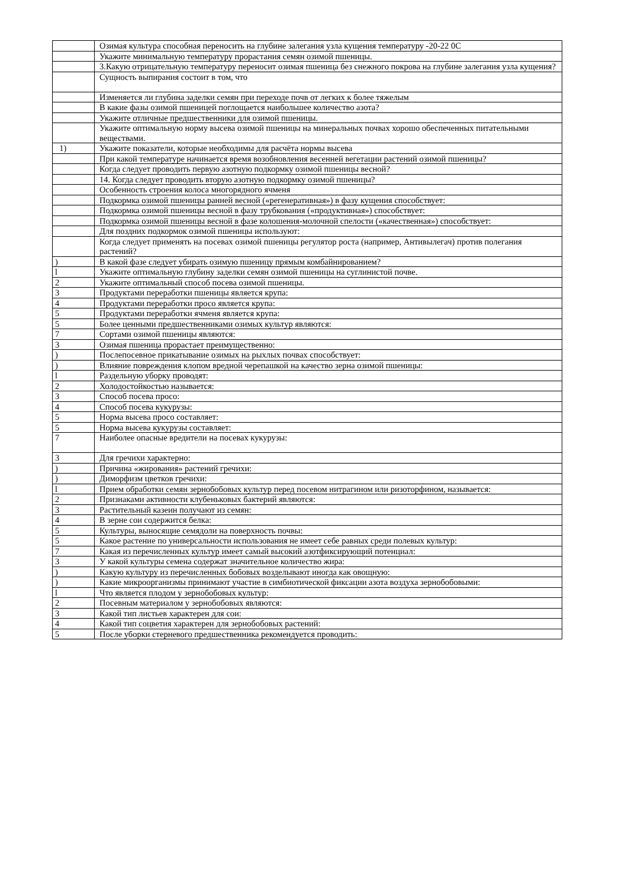| | Озимая культура способная переносить на глубине залегания узла кущения температуру -20-22 0С |
| | Укажите минимальную температуру прорастания семян озимой пшеницы. |
| | 3.Какую отрицательную температуру переносит озимая пшеница без снежного покрова на глубине залегания узла кущения? |
| | Сущность выпирания состоит в том, что |
| | Изменяется ли глубина заделки семян при переходе почв от легких к более тяжелым |
| | В какие фазы озимой пшеницей поглощается наибольшее количество азота? |
| | Укажите отличные предшественники для озимой пшеницы. |
| | Укажите оптимальную норму высева озимой пшеницы на минеральных почвах хорошо обеспеченных питательными веществами. |
| 1) | Укажите показатели, которые необходимы для расчёта нормы высева |
| | При какой температуре начинается время возобновления весенней вегетации растений озимой пшеницы? |
| | Когда следует проводить первую азотную подкормку озимой пшеницы весной? |
| | 14. Когда следует проводить вторую азотную подкормку озимой пшеницы? |
| | Особенность строения колоса многорядного ячменя |
| | Подкормка озимой пшеницы ранней весной («регенеративная») в фазу кущения способствует: |
| | Подкормка озимой пшеницы весной в фазу трубкования («продуктивная») способствует: |
| | Подкормка озимой пшеницы весной в фазе колошения-молочной спелости («качественная») способствует: |
| | Для поздних подкормок озимой пшеницы используют: |
| | Когда следует применять на посевах озимой пшеницы регулятор роста (например, Антивылегач) против полегания растений? |
| ) | В какой фазе следует убирать озимую пшеницу прямым комбайнированием? |
| l | Укажите оптимальную глубину заделки семян озимой пшеницы на суглинистой почве. |
| 2 | Укажите оптимальный способ посева озимой пшеницы. |
| 3 | Продуктами переработки пшеницы является крупа: |
| 4 | Продуктами переработки просо является крупа: |
| 5 | Продуктами переработки ячменя является крупа: |
| 5 | Более ценными предшественниками озимых культур являются: |
| 7 | Сортами озимой пшеницы являются: |
| 3 | Озимая пшеница прорастает преимущественно: |
| ) | Послепосевное прикатывание озимых на рыхлых почвах способствует: |
| ) | Влияние повреждения клопом вредной черепашкой на качество зерна озимой пшеницы: |
| l | Раздельную уборку проводят: |
| 2 | Холодостойкостью называется: |
| 3 | Способ посева просо: |
| 4 | Способ посева кукурузы: |
| 5 | Норма высева просо составляет: |
| 5 | Норма высева кукурузы составляет: |
| 7 | Наиболее опасные вредители на посевах кукурузы: |
| 3 | Для гречихи характерно: |
| ) | Причина «жирования» растений гречихи: |
| ) | Диморфизм цветков гречихи: |
| l | Прием обработки семян зернобобовых культур перед посевом нитрагином или ризоторфином, называется: |
| 2 | Признаками активности клубеньковых бактерий являются: |
| 3 | Растительный казеин получают из семян: |
| 4 | В зерне сои содержится белка: |
| 5 | Культуры, выносящие семядоли на поверхность почвы: |
| 5 | Какое растение по универсальности использования не имеет себе равных среди полевых культур: |
| 7 | Какая из перечисленных культур имеет самый высокий азотфиксирующий потенциал: |
| 3 | У какой культуры семена содержат значительное количество жира: |
| ) | Какую культуру из перечисленных бобовых возделывают иногда как овощную: |
| ) | Какие микроорганизмы принимают участие в симбиотической фиксации азота воздуха зернобобовыми: |
| l | Что является плодом у зернобобовых культур: |
| 2 | Посевным материалом у зернобобовых являются: |
| 3 | Какой тип листьев характерен для сои: |
| 4 | Какой тип соцветия характерен для зернобобовых растений: |
| 5 | После уборки стерневого предшественника рекомендуется проводить: |